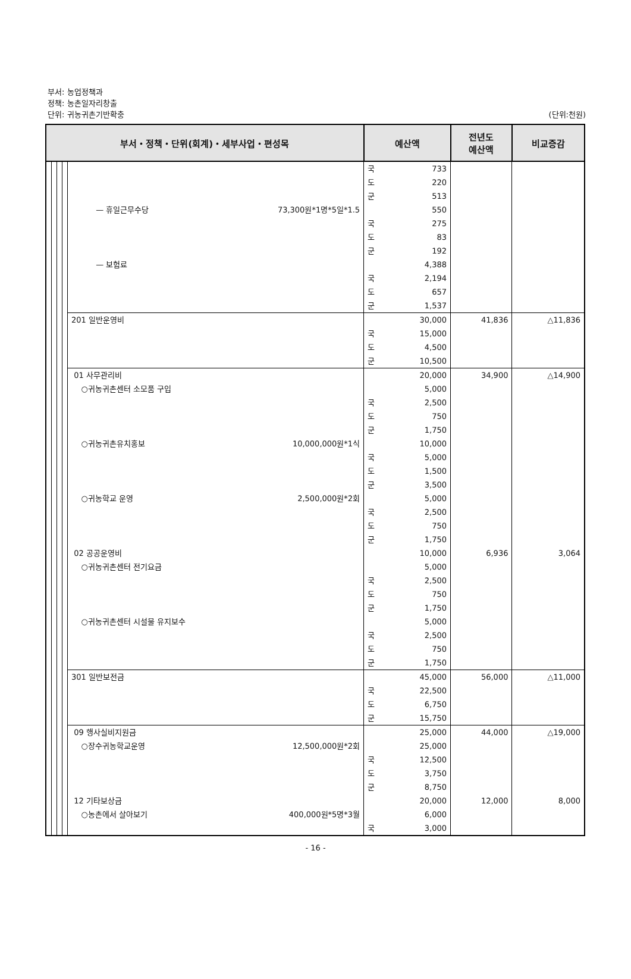부서: 농업정책과
정책: 농촌일자리창출
단위: 귀농귀촌기반확충 (단위:천원)
| 부서・정책・단위(회계)・세부사업・편성목 | | | | | 예산액 | | 전년도 예산액 | 비교증감 |
| --- | --- | --- | --- | --- | --- | --- | --- | --- |
| | | | | | 국 | 733 | | |
| | | | | | 도 | 220 | | |
| | | | | | 군 | 513 | | |
| | | | | — 휴일근무수당 73,300원*1명*5일*1.5 | | 550 | | |
| | | | | | 국 | 275 | | |
| | | | | | 도 | 83 | | |
| | | | | | 군 | 192 | | |
| | | | | — 보험료 | | 4,388 | | |
| | | | | | 국 | 2,194 | | |
| | | | | | 도 | 657 | | |
| | | | | | 군 | 1,537 | | |
| | | | | 201 일반운영비 | | 30,000 | 41,836 | △11,836 |
| | | | | | 국 | 15,000 | | |
| | | | | | 도 | 4,500 | | |
| | | | | | 군 | 10,500 | | |
| | | | | 01 사무관리비 | | 20,000 | 34,900 | △14,900 |
| | | | | ○귀농귀촌센터 소모품 구입 | | 5,000 | | |
| | | | | | 국 | 2,500 | | |
| | | | | | 도 | 750 | | |
| | | | | | 군 | 1,750 | | |
| | | | | ○귀농귀촌유치홍보 10,000,000원*1식 | | 10,000 | | |
| | | | | | 국 | 5,000 | | |
| | | | | | 도 | 1,500 | | |
| | | | | | 군 | 3,500 | | |
| | | | | ○귀농학교 운영 2,500,000원*2회 | | 5,000 | | |
| | | | | | 국 | 2,500 | | |
| | | | | | 도 | 750 | | |
| | | | | | 군 | 1,750 | | |
| | | | | 02 공공운영비 | | 10,000 | 6,936 | 3,064 |
| | | | | ○귀농귀촌센터 전기요금 | | 5,000 | | |
| | | | | | 국 | 2,500 | | |
| | | | | | 도 | 750 | | |
| | | | | | 군 | 1,750 | | |
| | | | | ○귀농귀촌센터 시설물 유지보수 | | 5,000 | | |
| | | | | | 국 | 2,500 | | |
| | | | | | 도 | 750 | | |
| | | | | | 군 | 1,750 | | |
| | | | | 301 일반보전금 | | 45,000 | 56,000 | △11,000 |
| | | | | | 국 | 22,500 | | |
| | | | | | 도 | 6,750 | | |
| | | | | | 군 | 15,750 | | |
| | | | | 09 행사실비지원금 | | 25,000 | 44,000 | △19,000 |
| | | | | ○장수귀농학교운영 12,500,000원*2회 | | 25,000 | | |
| | | | | | 국 | 12,500 | | |
| | | | | | 도 | 3,750 | | |
| | | | | | 군 | 8,750 | | |
| | | | | 12 기타보상금 | | 20,000 | 12,000 | 8,000 |
| | | | | ○농촌에서 살아보기 400,000원*5명*3월 | | 6,000 | | |
| | | | | | 국 | 3,000 | | |
- 16 -